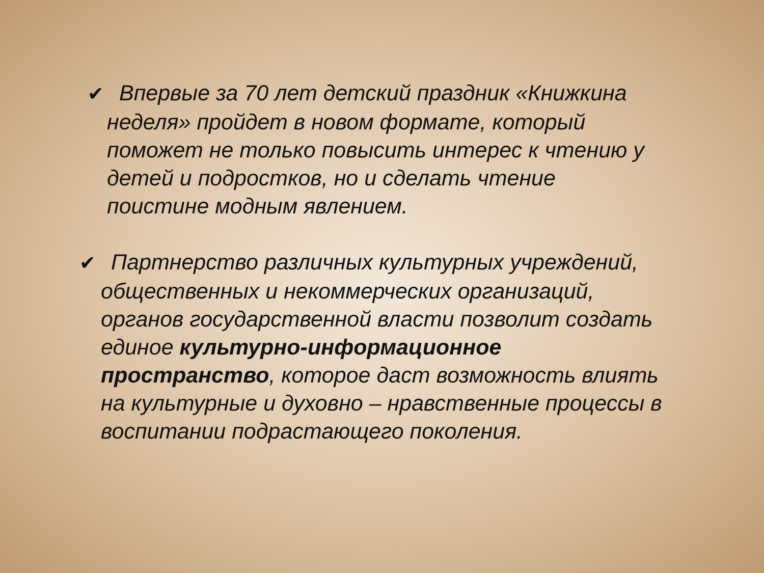✔ Впервые за 70 лет детский праздник «Книжкина неделя» пройдет в новом формате, который поможет не только повысить интерес к чтению у детей и подростков, но и сделать чтение поистине модным явлением.
✔ Партнерство различных культурных учреждений, общественных и некоммерческих организаций, органов государственной власти позволит создать единое культурно-информационное пространство, которое даст возможность влиять на культурные и духовно – нравственные процессы в воспитании подрастающего поколения.